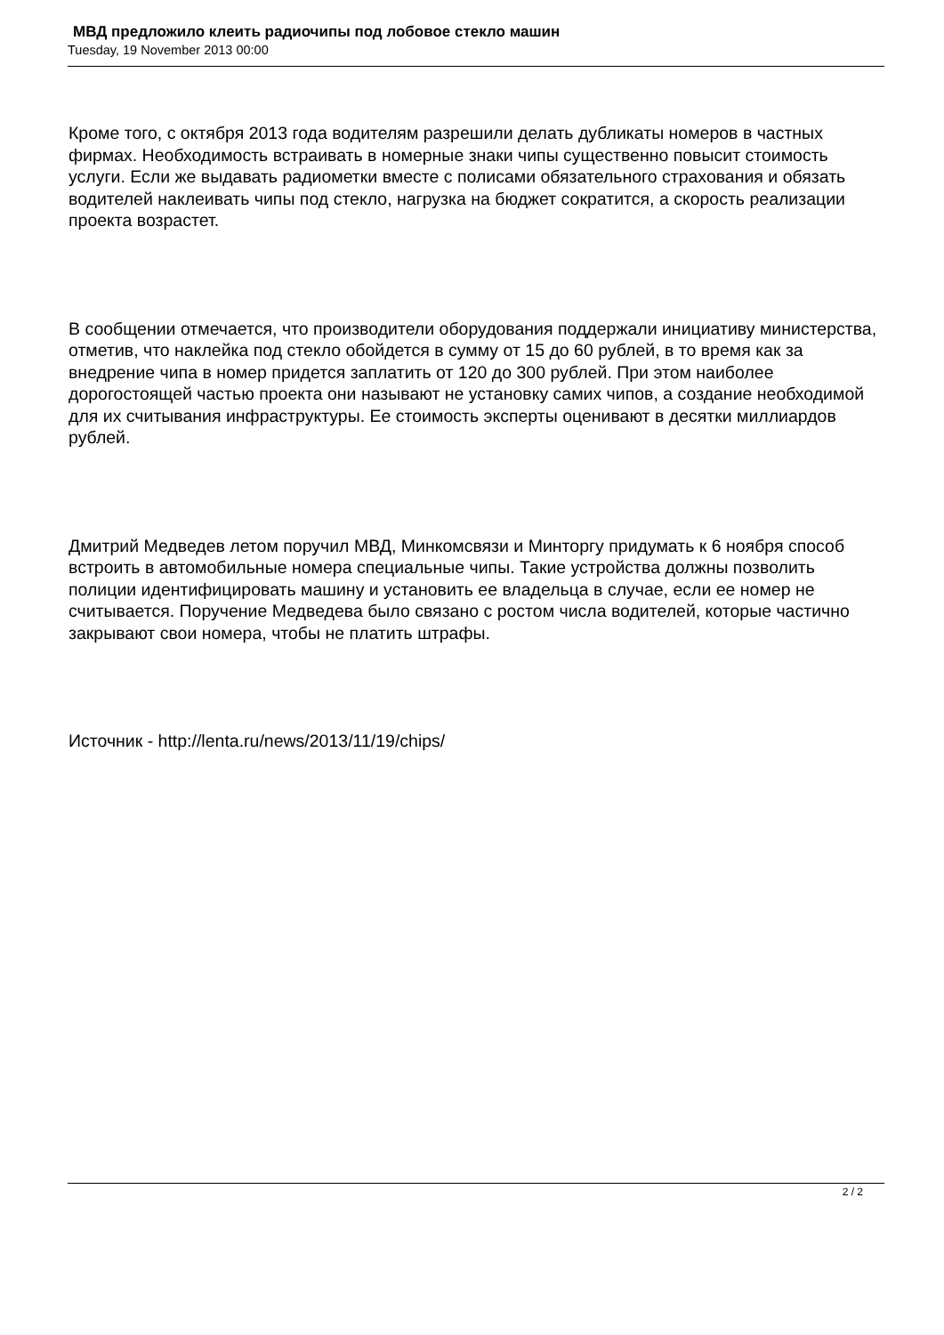МВД предложило клеить радиочипы под лобовое стекло машин
Tuesday, 19 November 2013 00:00
Кроме того, с октября 2013 года водителям разрешили делать дубликаты номеров в частных фирмах. Необходимость встраивать в номерные знаки чипы существенно повысит стоимость услуги. Если же выдавать радиометки вместе с полисами обязательного страхования и обязать водителей наклеивать чипы под стекло, нагрузка на бюджет сократится, а скорость реализации проекта возрастет.
В сообщении отмечается, что производители оборудования поддержали инициативу министерства, отметив, что наклейка под стекло обойдется в сумму от 15 до 60 рублей, в то время как за внедрение чипа в номер придется заплатить от 120 до 300 рублей. При этом наиболее дорогостоящей частью проекта они называют не установку самих чипов, а создание необходимой для их считывания инфраструктуры. Ее стоимость эксперты оценивают в десятки миллиардов рублей.
Дмитрий Медведев летом поручил МВД, Минкомсвязи и Минторгу придумать к 6 ноября способ встроить в автомобильные номера специальные чипы. Такие устройства должны позволить полиции идентифицировать машину и установить ее владельца в случае, если ее номер не считывается. Поручение Медведева было связано с ростом числа водителей, которые частично закрывают свои номера, чтобы не платить штрафы.
Источник - http://lenta.ru/news/2013/11/19/chips/
2 / 2